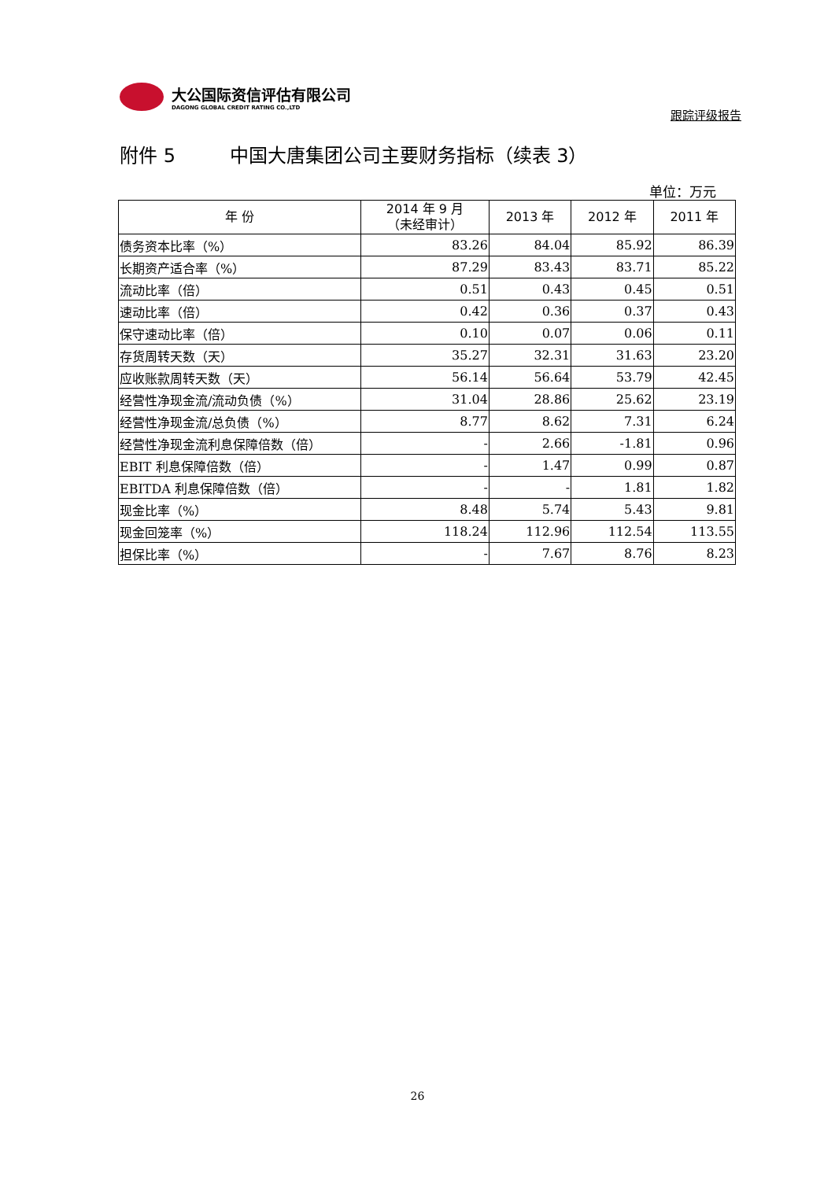大公国际资信评估有限公司
DAGONG GLOBAL CREDIT RATING CO.,LTD
跟踪评级报告
附件 5 中国大唐集团公司主要财务指标（续表 3）
单位：万元
| 年 份 | 2014 年 9 月 （未经审计） | 2013 年 | 2012 年 | 2011 年 |
| --- | --- | --- | --- | --- |
| 债务资本比率（%） | 83.26 | 84.04 | 85.92 | 86.39 |
| 长期资产适合率（%） | 87.29 | 83.43 | 83.71 | 85.22 |
| 流动比率（倍） | 0.51 | 0.43 | 0.45 | 0.51 |
| 速动比率（倍） | 0.42 | 0.36 | 0.37 | 0.43 |
| 保守速动比率（倍） | 0.10 | 0.07 | 0.06 | 0.11 |
| 存货周转天数（天） | 35.27 | 32.31 | 31.63 | 23.20 |
| 应收账款周转天数（天） | 56.14 | 56.64 | 53.79 | 42.45 |
| 经营性净现金流/流动负债（%） | 31.04 | 28.86 | 25.62 | 23.19 |
| 经营性净现金流/总负债（%） | 8.77 | 8.62 | 7.31 | 6.24 |
| 经营性净现金流利息保障倍数（倍） | - | 2.66 | -1.81 | 0.96 |
| EBIT 利息保障倍数（倍） | - | 1.47 | 0.99 | 0.87 |
| EBITDA 利息保障倍数（倍） | - | - | 1.81 | 1.82 |
| 现金比率（%） | 8.48 | 5.74 | 5.43 | 9.81 |
| 现金回笼率（%） | 118.24 | 112.96 | 112.54 | 113.55 |
| 担保比率（%） | - | 7.67 | 8.76 | 8.23 |
26